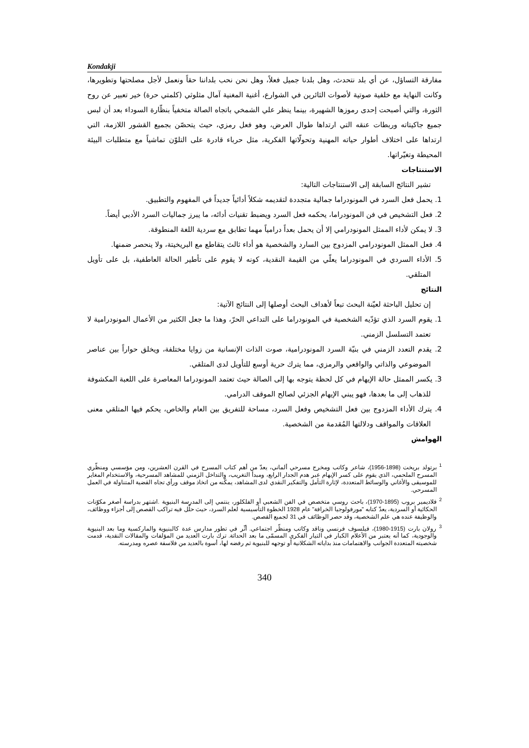Kondakji
مفارقة التساؤل، عن أي بلد نتحدث، وهل بلدنا جميل فعلاً، وهل نحن نحب بلداننا حقاً ونعمل لأجل مصلحتها وتطويرها، وكانت النهاية مع خلفية صوتية لأصوات الثائرين في الشوارع، أغنية المغنية آمال مثلوثي (كلمتي حرة) خير تعبير عن روح الثورة، والتي أصبحت إحدى رموزها الشهيرة، بينما ينظر علي الشمخي باتجاه الصالة متخفياً بنظّارة السوداء بعد أن لبس جميع جاكيتاته وربطات عنقه التي ارتداها طوال العرض، وهو فعل رمزي، حيث يتحصّن بجميع القشور اللازمة، التي ارتداها على اختلاف أطوار حياته المهنية وتحولّاتها الفكرية، مثل حرباء قادرة على التلوّن تماشياً مع متطلبات البيئة المحيطة وتغيّراتها.
الاستنتاجات
تشير النتائج السابقة إلى الاستنتاجات التالية:
1. يحمل فعل السرد في المونودراما جمالية متجددة لتقديمه شكلاً أدائياً جديداً في المفهوم والتطبيق.
2. فعل التشخيص في فن المونودراما، يحكمه فعل السرد ويضبط تقنيات أدائه، ما يبرز جماليات السرد الأدبي أيضاً.
3. لا يمكن لأداء الممثل المونودرامي إلا أن يحمل بعداً درامياً مهما تطابق مع سردية اللغة المنطوقة.
4. فعل الممثل المونودرامي المزدوج بين السارد والشخصية هو أداء ثالث يتقاطع مع البريخيتة، ولا ينحصر ضمنها.
5. الأداء السردي في المونودراما يعلّي من القيمة النقدية، كونه لا يقوم على تأطير الحالة العاطفية، بل على تأويل المتلقي.
النتائج
إن تحليل الباحثة لعيّنة البحث تبعاً لأهداف البحث أوصلها إلى النتائج الآتية:
1. يقوم السرد الذي تؤدّيه الشخصية في المونودراما على التداعي الحرّ، وهذا ما جعل الكثير من الأعمال المونودرامية لا تعتمد التسلسل الزمني.
2. يقدم التعدد الزمني في بنيّة السرد المونودرامية، صوت الذات الإنسانية من زوايا مختلفة، ويخلق حواراً بين عناصر الموضوعي والذاتي والواقعي والرمزي، مما يترك حرية أوسع للتأويل لدى المتلقي.
3. يكسر الممثل حالة الإيهام في كل لحظة يتوجه بها إلى الصالة حيث تعتمد المونودراما المعاصرة على اللعبة المكشوفة للذهاب إلى ما بعدها، فهو يبني الإيهام الجزئي لصالح الموقف الدرامي.
4. يترك الأداء المزدوج بين فعل التشخيص وفعل السرد، مساحة للتفريق بين العام والخاص، يحكم فيها المتلقي معنى العلاقات والمواقف ودلالتها المُقدمة من الشخصية.
الهوامش
<sup>1</sup> برتولد بريخت (1898-1956)، شاعر وكاتب ومخرج مسرحي ألماني، يعدّ من أهم كتاب المسرح في القرن العشرين، ومن مؤسسي ومنظّري المسرح الملحمي، الذي يقوم على كسر الإيهام عبر هدم الجدار الرابع، ومبدأ التغريب، والتداخل الزمني للمشاهد المسرحية، والاستخدام المغاير للموسيقى والأغاني والوسائط المتعددة، لإثارة التأمل والتفكير النقدي لدى المشاهد، يمكّنه من اتخاذ موقف ورأي تجاه القضية المتناولة في العمل المسرحي.
<sup>2</sup> فلاديمير بروب (1895-1970)، باحث روسي متخصص في الفن الشعبي أو الفلكلور، ينتمي إلى المدرسة البنيوية .اشتهر بدراسة أصغر مكوّنات الحكائية أو السردية، يعدّ كتابه "مورفولوجيا الخرافة" عام 1928 الخطوة التأسيسية لعلم السرد، حيث حلّل فيه تراكب القصص إلى أجزاء ووظائف، والوظيفة عنده هي علم الشخصية، وقد حصر الوظائف في 31 لجميع القصص.
<sup>3</sup> رولان بارت (1915-1980)، فيلسوف فرنسي وناقد وكاتب ومنظّر اجتماعي. أثّر في تطور مدارس عدة كالبنيوية والماركسية وما بعد البنيوية والوجودية، كما أنه يعتبر من الأعلام الكبار في التيار الفكري المسمّى ما بعد الحداثة. ترك بارت العديد من المؤلفات والمقالات النقدية، قدمت شخصيته المتعددة الجوانب والاهتمامات منذ بداياته الشكلانية أو توجهه للبنيوية ثم رفضه لها، أسوة بالعديد من فلاسفة عصره ومدرسته.
340